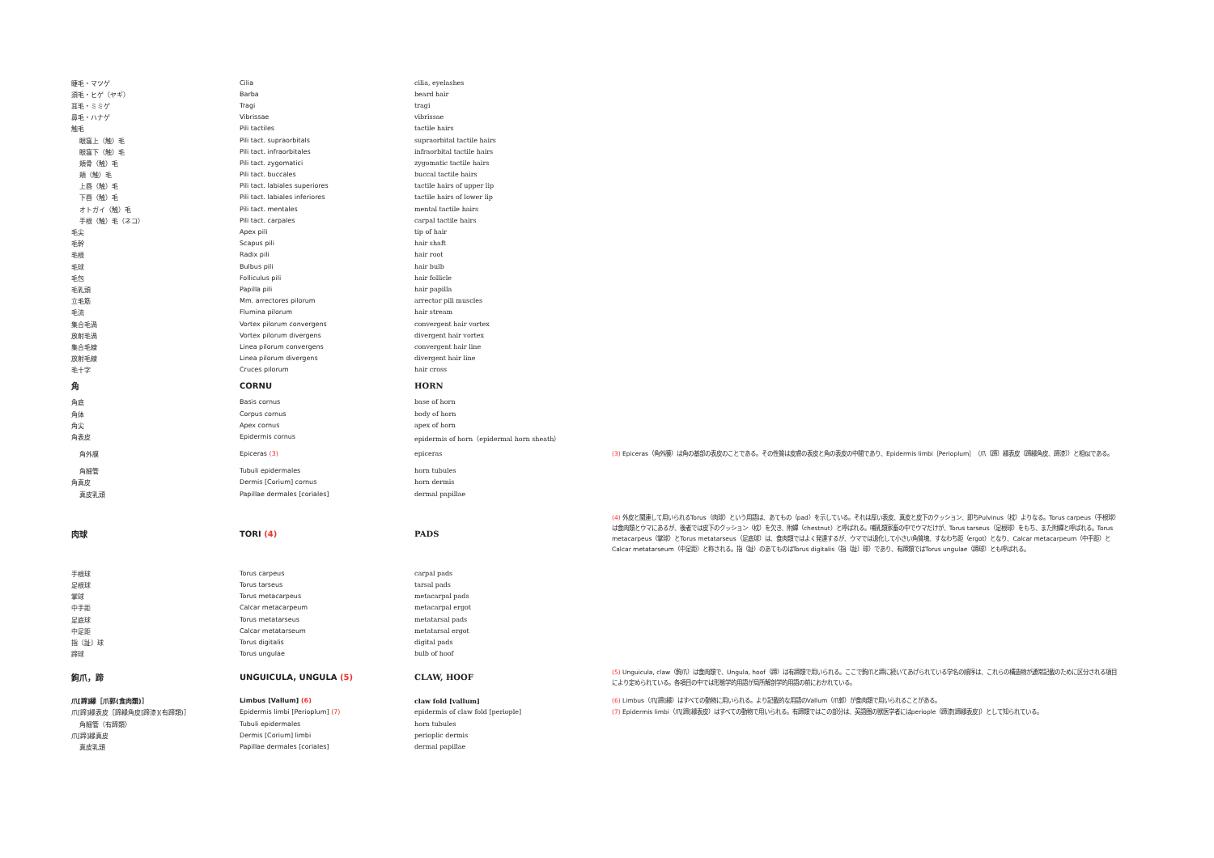| 睫毛・マツゲ | Cilia | cilia, eyelashes | |
| 須毛・ヒゲ（ヤギ） | Barba | beard hair | |
| 耳毛・ミミゲ | Tragi | tragi | |
| 鼻毛・ハナゲ | Vibrissae | vibrissae | |
| 触毛 | Pili tactiles | tactile hairs | |
| 眼窩上（触）毛 | Pili tact. supraorbitals | supraorbital tactile hairs | |
| 眼窩下（触）毛 | Pili tact. infraorbitales | infraorbital tactile hairs | |
| 頬骨（触）毛 | Pili tact. zygomatici | zygomatic tactile hairs | |
| 頬（触）毛 | Pili tact. buccales | buccal tactile hairs | |
| 上唇（触）毛 | Pili tact. labiales superiores | tactile hairs of upper lip | |
| 下唇（触）毛 | Pili tact. labiales inferiores | tactile hairs of lower lip | |
| オトガイ（触）毛 | Pili tact. mentales | mental tactile hairs | |
| 手根（触）毛（ネコ） | Pili tact. carpales | carpal tactile hairs | |
| 毛尖 | Apex pili | tip of hair | |
| 毛幹 | Scapus pili | hair shaft | |
| 毛根 | Radix pili | hair root | |
| 毛球 | Bulbus pili | hair bulb | |
| 毛包 | Folliculus pili | hair follicle | |
| 毛乳頭 | Papilla pili | hair papilla | |
| 立毛筋 | Mm. arrectores pilorum | arrector pili muscles | |
| 毛流 | Flumina pilorum | hair stream | |
| 集合毛渦 | Vortex pilorum convergens | convergent hair vortex | |
| 放射毛渦 | Vortex pilorum divergens | divergent hair vortex | |
| 集合毛線 | Linea pilorum convergens | convergent hair line | |
| 放射毛線 | Linea pilorum divergens | divergent hair line | |
| 毛十字 | Cruces pilorum | hair cross | |
| 角 | CORNU | HORN | |
| 角底 | Basis cornus | base of horn | |
| 角体 | Corpus cornus | body of horn | |
| 角尖 | Apex cornus | apex of horn | |
| 角表皮 | Epidermis cornus | epidermis of horn（epidermal horn sheath） | |
| 角外膜 | Epiceras (3) | epiceras | (3) Epiceras（角外膜）は角の基部の表皮のことである。その性質は皮膚の表皮と角の表皮の中間であり、Epidermis limbi［Perioplum］（爪〔蹄〕縁表皮〔蹄縁角皮、蹄漆〕）と相似である。 |
| 角細管 | Tubuli epidermales | horn tubules | |
| 角真皮 | Dermis [Corium] cornus | horn dermis | |
| 真皮乳頭 | Papillae dermales [coriales] | dermal papillae | |
| 肉球 | TORI (4) | PADS | (4) 外皮と関連して用いられるTorus（肉球）という用語は、あてもの（pad）を示している。それは厚い表皮、真皮と皮下のクッション、即ちPulvinus（枕）よりなる。Torus carpeus（手根球）は食肉類とウマにあるが、後者では皮下のクッション（枕）を欠き、附蟬（chestnut）と呼ばれる。哺乳類家畜の中でウマだけが、Torus tarseus（足根球）をもち、また附蟬と呼ばれる。Torus metacarpeus（掌球）とTorus metatarseus（足底球）は、食肉類ではよく発達するが、ウマでは退化して小さい角質塊、すなわち距（ergot）となり、Calcar metacarpeum（中手距）とCalcar metatarseum（中足距）と称される。指（趾）のあてものはTorus digitalis（指〔趾〕球）であり、有蹄類ではTorus ungulae（蹄球）とも呼ばれる。 |
| 手根球 | Torus carpeus | carpal pads | |
| 足根球 | Torus tarseus | tarsal pads | |
| 掌球 | Torus metacarpeus | metacarpal pads | |
| 中手距 | Calcar metacarpeum | metacarpal ergot | |
| 足底球 | Torus metatarseus | metatarsal pads | |
| 中足距 | Calcar metatarseum | metatarsal ergot | |
| 指〔趾〕球 | Torus digitalis | digital pads | |
| 蹄球 | Torus ungulae | bulb of hoof | |
| 鉤爪，蹄 | UNGUICULA, UNGULA (5) | CLAW, HOOF | (5) Unguicula, claw（鉤爪）は食肉類で、Ungula, hoof（蹄）は有蹄類で用いられる。ここで鉤爪と蹄に続いてあげられている学名の順序は、これらの構造物が通常記載のために区分される項目により定められている。各項目の中では形態学的用語が局所解剖学的用語の前におかれている。 |
| 爪[蹄]縁［爪郭(食肉類)］ | Limbus [Vallum] (6) | claw fold [vallum] | (6) Limbus（爪[蹄]縁）はすべての動物に用いられる。より記載的な用語のVallum（爪郭）が食肉類で用いられることがある。 |
| 爪[蹄]縁表皮［蹄縁角皮[蹄漆](有蹄類)］ | Epidermis limbi [Perioplum] (7) | epidermis of claw fold [periople] | (7) Epidermis limbi（爪[蹄]縁表皮）はすべての動物で用いられる。有蹄類ではこの部分は、英語圏の獣医学者にはperiople（蹄漆[蹄縁表皮]）として知られている。 |
| 角細管（有蹄類） | Tubuli epidermales | horn tubules | |
| 爪[蹄]縁真皮 | Dermis [Corium] limbi | perioplic dermis | |
| 真皮乳頭 | Papillae dermales [coriales] | dermal papillae | |